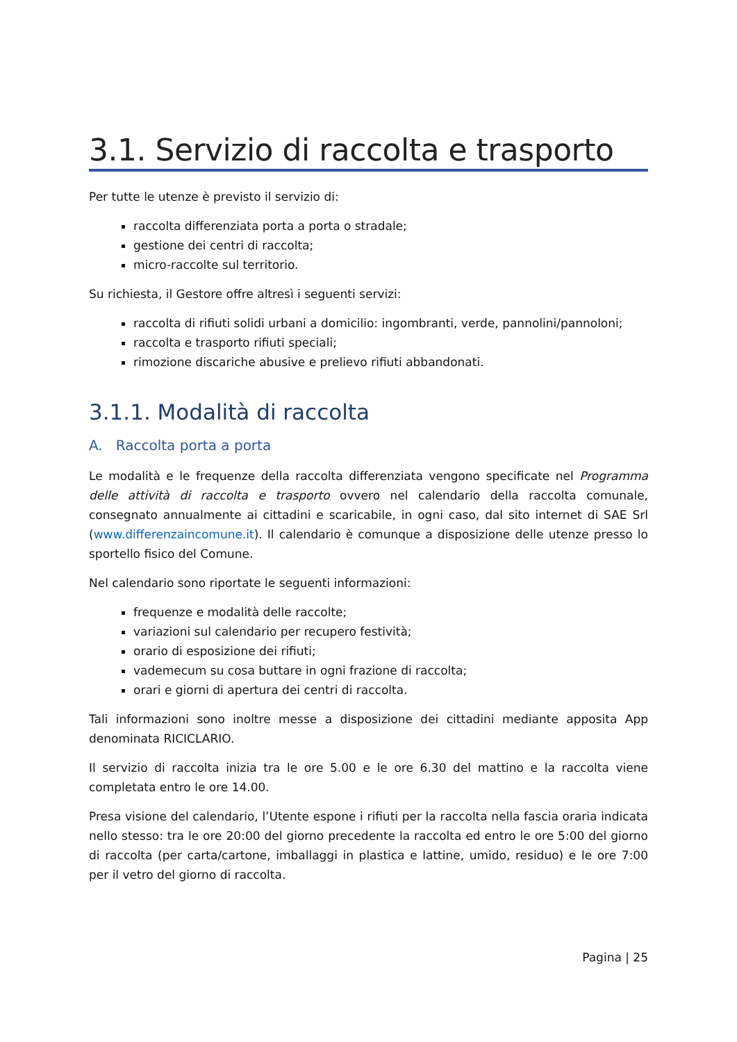3.1. Servizio di raccolta e trasporto
Per tutte le utenze è previsto il servizio di:
raccolta differenziata porta a porta o stradale;
gestione dei centri di raccolta;
micro-raccolte sul territorio.
Su richiesta, il Gestore offre altresì i seguenti servizi:
raccolta di rifiuti solidi urbani a domicilio: ingombranti, verde, pannolini/pannoloni;
raccolta e trasporto rifiuti speciali;
rimozione discariche abusive e prelievo rifiuti abbandonati.
3.1.1. Modalità di raccolta
A. Raccolta porta a porta
Le modalità e le frequenze della raccolta differenziata vengono specificate nel Programma delle attività di raccolta e trasporto ovvero nel calendario della raccolta comunale, consegnato annualmente ai cittadini e scaricabile, in ogni caso, dal sito internet di SAE Srl (www.differenzaincomune.it). Il calendario è comunque a disposizione delle utenze presso lo sportello fisico del Comune.
Nel calendario sono riportate le seguenti informazioni:
frequenze e modalità delle raccolte;
variazioni sul calendario per recupero festività;
orario di esposizione dei rifiuti;
vademecum su cosa buttare in ogni frazione di raccolta;
orari e giorni di apertura dei centri di raccolta.
Tali informazioni sono inoltre messe a disposizione dei cittadini mediante apposita App denominata RICICLARIO.
Il servizio di raccolta inizia tra le ore 5.00 e le ore 6.30 del mattino e la raccolta viene completata entro le ore 14.00.
Presa visione del calendario, l’Utente espone i rifiuti per la raccolta nella fascia oraria indicata nello stesso: tra le ore 20:00 del giorno precedente la raccolta ed entro le ore 5:00 del giorno di raccolta (per carta/cartone, imballaggi in plastica e lattine, umido, residuo) e le ore 7:00 per il vetro del giorno di raccolta.
Pagina | 25